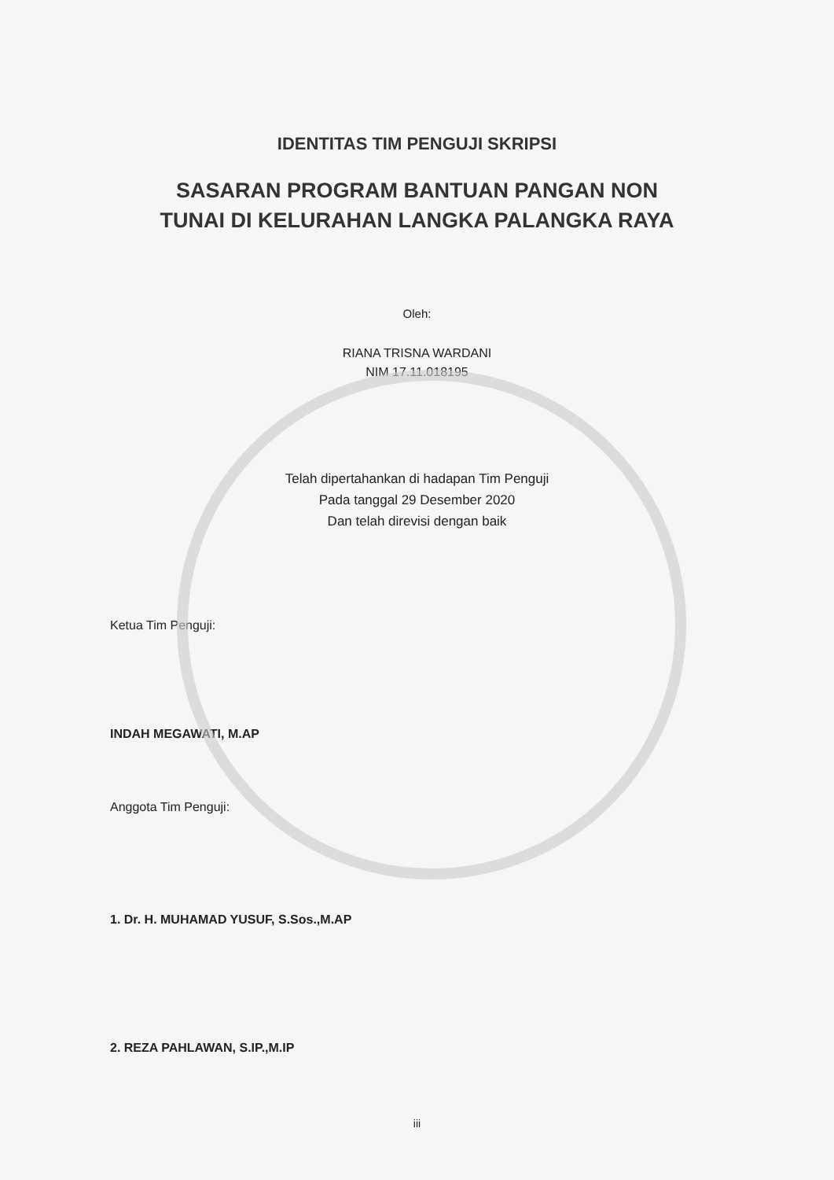IDENTITAS TIM PENGUJI SKRIPSI
SASARAN PROGRAM BANTUAN PANGAN NON
TUNAI DI KELURAHAN LANGKA PALANGKA RAYA
Oleh:
RIANA TRISNA WARDANI
NIM 17.11.018195
Telah dipertahankan di hadapan Tim Penguji
Pada tanggal 29 Desember 2020
Dan telah direvisi dengan baik
Ketua Tim Penguji:
INDAH MEGAWATI, M.AP
Anggota Tim Penguji:
1. Dr. H. MUHAMAD YUSUF, S.Sos.,M.AP
2. REZA PAHLAWAN, S.IP.,M.IP
iii